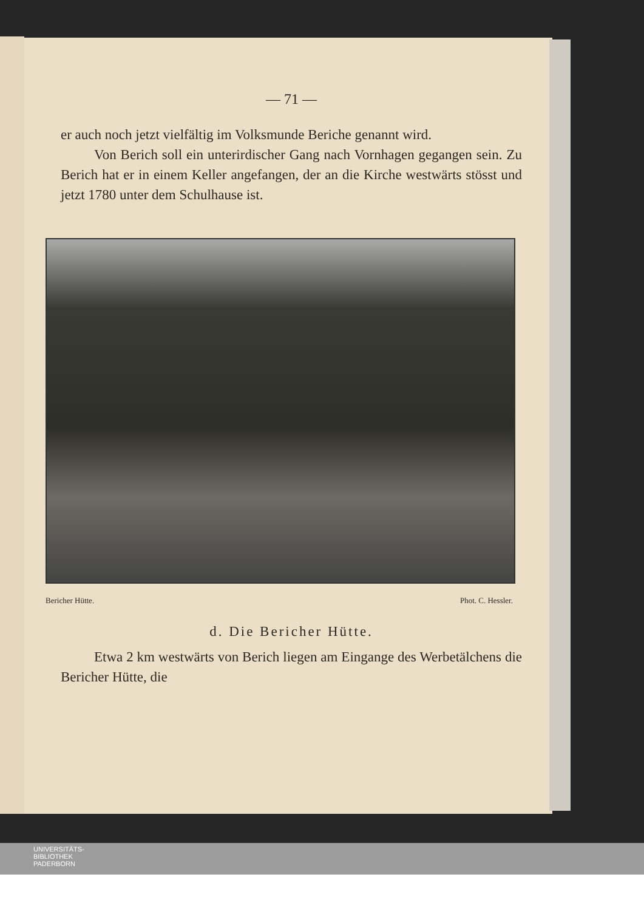— 71 —
er auch noch jetzt vielfältig im Volksmunde Beriche genannt wird.
Von Berich soll ein unterirdischer Gang nach Vornhagen gegangen sein. Zu Berich hat er in einem Keller angefangen, der an die Kirche westwärts stösst und jetzt 1780 unter dem Schulhause ist.
Bericher Hütte. Phot. C. Hessler.
d. Die Bericher Hütte.
Etwa 2 km westwärts von Berich liegen am Eingange des Werbetälchens die Bericher Hütte, die
UNIVERSITÄTS-
BIBLIOTHEK
PADERBORN